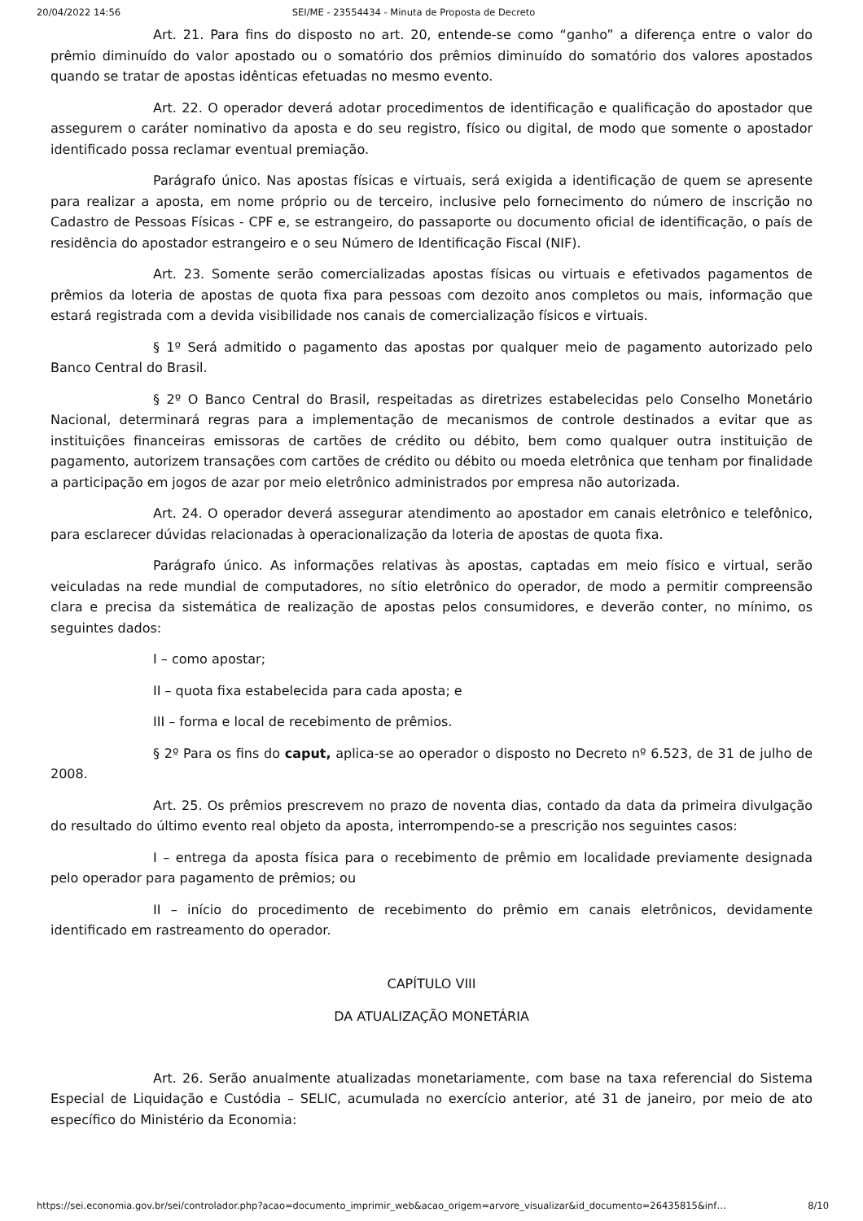20/04/2022 14:56 SEI/ME - 23554434 - Minuta de Proposta de Decreto
Art. 21. Para fins do disposto no art. 20, entende-se como “ganho” a diferença entre o valor do prêmio diminuído do valor apostado ou o somatório dos prêmios diminuído do somatório dos valores apostados quando se tratar de apostas idênticas efetuadas no mesmo evento.
Art. 22. O operador deverá adotar procedimentos de identificação e qualificação do apostador que assegurem o caráter nominativo da aposta e do seu registro, físico ou digital, de modo que somente o apostador identificado possa reclamar eventual premiação.
Parágrafo único. Nas apostas físicas e virtuais, será exigida a identificação de quem se apresente para realizar a aposta, em nome próprio ou de terceiro, inclusive pelo fornecimento do número de inscrição no Cadastro de Pessoas Físicas - CPF e, se estrangeiro, do passaporte ou documento oficial de identificação, o país de residência do apostador estrangeiro e o seu Número de Identificação Fiscal (NIF).
Art. 23. Somente serão comercializadas apostas físicas ou virtuais e efetivados pagamentos de prêmios da loteria de apostas de quota fixa para pessoas com dezoito anos completos ou mais, informação que estará registrada com a devida visibilidade nos canais de comercialização físicos e virtuais.
§ 1º Será admitido o pagamento das apostas por qualquer meio de pagamento autorizado pelo Banco Central do Brasil.
§ 2º O Banco Central do Brasil, respeitadas as diretrizes estabelecidas pelo Conselho Monetário Nacional, determinará regras para a implementação de mecanismos de controle destinados a evitar que as instituições financeiras emissoras de cartões de crédito ou débito, bem como qualquer outra instituição de pagamento, autorizem transações com cartões de crédito ou débito ou moeda eletrônica que tenham por finalidade a participação em jogos de azar por meio eletrônico administrados por empresa não autorizada.
Art. 24. O operador deverá assegurar atendimento ao apostador em canais eletrônico e telefônico, para esclarecer dúvidas relacionadas à operacionalização da loteria de apostas de quota fixa.
Parágrafo único. As informações relativas às apostas, captadas em meio físico e virtual, serão veiculadas na rede mundial de computadores, no sítio eletrônico do operador, de modo a permitir compreensão clara e precisa da sistemática de realização de apostas pelos consumidores, e deverão conter, no mínimo, os seguintes dados:
I – como apostar;
II – quota fixa estabelecida para cada aposta; e
III – forma e local de recebimento de prêmios.
§ 2º Para os fins do caput, aplica-se ao operador o disposto no Decreto nº 6.523, de 31 de julho de 2008.
Art. 25. Os prêmios prescrevem no prazo de noventa dias, contado da data da primeira divulgação do resultado do último evento real objeto da aposta, interrompendo-se a prescrição nos seguintes casos:
I – entrega da aposta física para o recebimento de prêmio em localidade previamente designada pelo operador para pagamento de prêmios; ou
II – início do procedimento de recebimento do prêmio em canais eletrônicos, devidamente identificado em rastreamento do operador.
CAPÍTULO VIII
DA ATUALIZAÇÃO MONETÁRIA
Art. 26. Serão anualmente atualizadas monetariamente, com base na taxa referencial do Sistema Especial de Liquidação e Custódia – SELIC, acumulada no exercício anterior, até 31 de janeiro, por meio de ato específico do Ministério da Economia:
https://sei.economia.gov.br/sei/controlador.php?acao=documento_imprimir_web&acao_origem=arvore_visualizar&id_documento=26435815&inf… 8/10